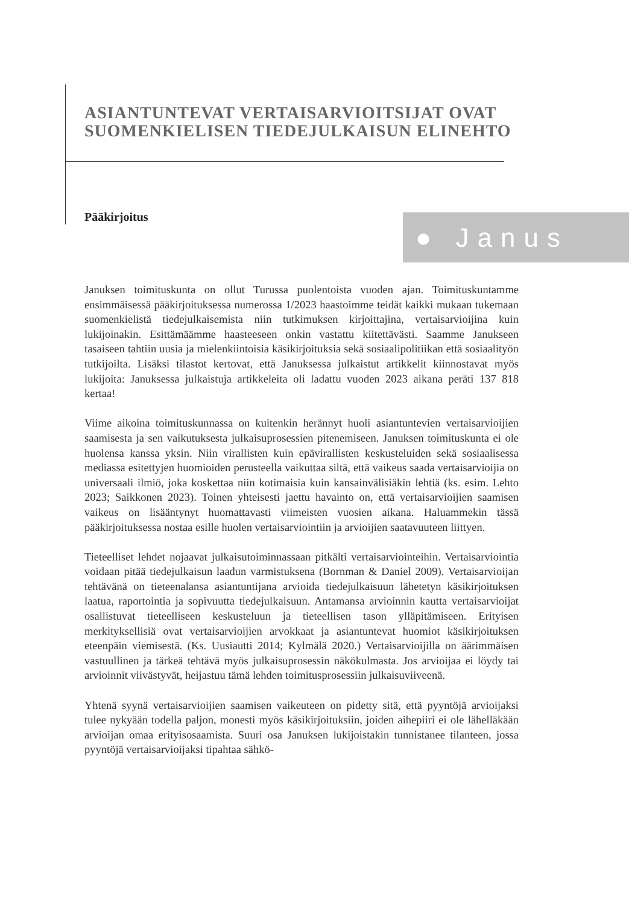ASIANTUNTEVAT VERTAISARVIOITSIJAT OVAT SUOMENKIELISEN TIEDEJULKAISUN ELINEHTO
Pääkirjoitus ● Janus
Januksen toimituskunta on ollut Turussa puolentoista vuoden ajan. Toimituskuntamme ensimmäisessä pääkirjoituksessa numerossa 1/2023 haastoimme teidät kaikki mukaan tukemaan suomenkielistä tiedejulkaisemista niin tutkimuksen kirjoittajina, vertaisarvioijina kuin lukijoinakin. Esittämäämme haasteeseen onkin vastattu kiitettävästi. Saamme Janukseen tasaiseen tahtiin uusia ja mielenkiintoisia käsikirjoituksia sekä sosiaalipolitiikan että sosiaalityön tutkijoilta. Lisäksi tilastot kertovat, että Januksessa julkaistut artikkelit kiinnostavat myös lukijoita: Januksessa julkaistuja artikkeleita oli ladattu vuoden 2023 aikana peräti 137 818 kertaa!
Viime aikoina toimituskunnassa on kuitenkin herännyt huoli asiantuntevien vertaisarvioijien saamisesta ja sen vaikutuksesta julkaisuprosessien pitenemiseen. Januksen toimituskunta ei ole huolensa kanssa yksin. Niin virallisten kuin epävirallisten keskusteluiden sekä sosiaalisessa mediassa esitettyjen huomioiden perusteella vaikuttaa siltä, että vaikeus saada vertaisarvioijia on universaali ilmiö, joka koskettaa niin kotimaisia kuin kansainvälisiäkin lehtiä (ks. esim. Lehto 2023; Saikkonen 2023). Toinen yhteisesti jaettu havainto on, että vertaisarvioijien saamisen vaikeus on lisääntynyt huomattavasti viimeisten vuosien aikana. Haluammekin tässä pääkirjoituksessa nostaa esille huolen vertaisarviointiin ja arvioijien saatavuuteen liittyen.
Tieteelliset lehdet nojaavat julkaisutoiminnassaan pitkälti vertaisarviointeihin. Vertaisarviointia voidaan pitää tiedejulkaisun laadun varmistuksena (Bornman & Daniel 2009). Vertaisarvioijan tehtävänä on tieteenalansa asiantuntijana arvioida tiedejulkaisuun lähetetyn käsikirjoituksen laatua, raportointia ja sopivuutta tiedejulkaisuun. Antamansa arvioinnin kautta vertaisarvioijat osallistuvat tieteelliseen keskusteluun ja tieteellisen tason ylläpitämiseen. Erityisen merkityksellisiä ovat vertaisarvioijien arvokkaat ja asiantuntevat huomiot käsikirjoituksen eteenpäin viemisestä. (Ks. Uusiautti 2014; Kylmälä 2020.) Vertaisarvioijilla on äärimmäisen vastuullinen ja tärkeä tehtävä myös julkaisuprosessin näkökulmasta. Jos arvioijaa ei löydy tai arvioinnit viivästyvät, heijastuu tämä lehden toimitusprosessiin julkaisuviiveenä.
Yhtenä syynä vertaisarvioijien saamisen vaikeuteen on pidetty sitä, että pyyntöjä arvioijaksi tulee nykyään todella paljon, monesti myös käsikirjoituksiin, joiden aihepiiri ei ole lähelläkään arvioijan omaa erityisosaamista. Suuri osa Januksen lukijoistakin tunnistanee tilanteen, jossa pyyntöjä vertaisarvioijaksi tipahtaa sähkö-